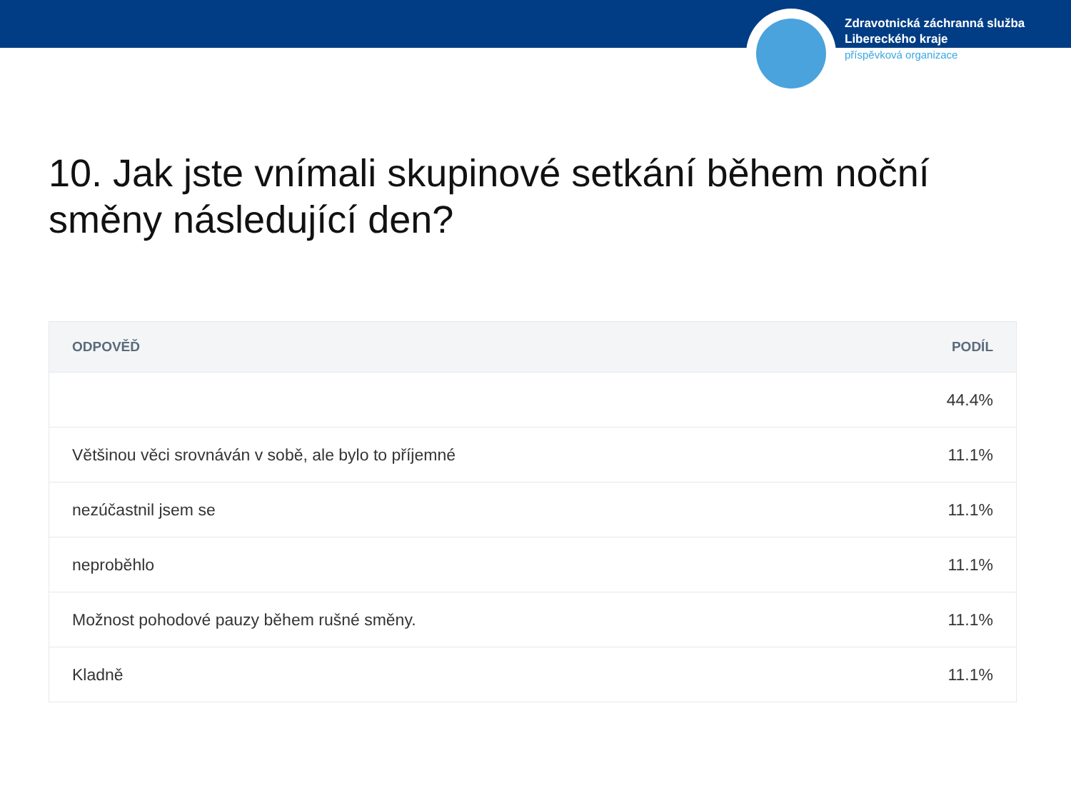Zdravotnická záchranná služba
Libereckého kraje
příspěvková organizace
10. Jak jste vnímali skupinové setkání během noční směny následující den?
| ODPOVĚĎ | PODÍL |
| --- | --- |
| | 44.4% |
| Většinou věci srovnáván v sobě, ale bylo to příjemné | 11.1% |
| nezúčastnil jsem se | 11.1% |
| neproběhlo | 11.1% |
| Možnost pohodové pauzy během rušné směny. | 11.1% |
| Kladně | 11.1% |